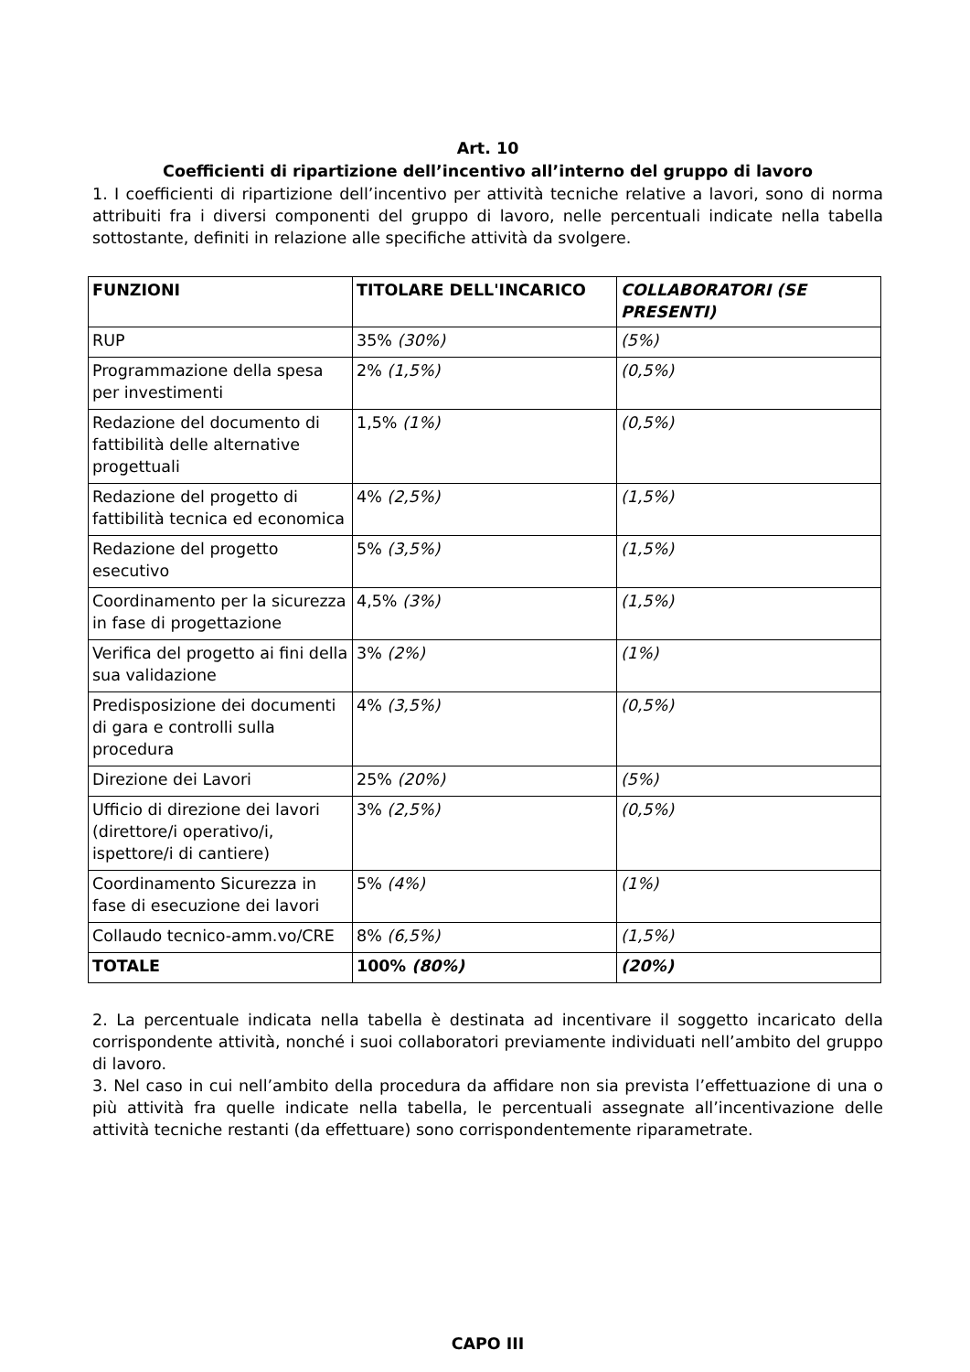Art. 10
Coefficienti di ripartizione dell’incentivo all’interno del gruppo di lavoro
1. I coefficienti di ripartizione dell’incentivo per attività tecniche relative a lavori, sono di norma attribuiti fra i diversi componenti del gruppo di lavoro, nelle percentuali indicate nella tabella sottostante, definiti in relazione alle specifiche attività da svolgere.
| FUNZIONI | TITOLARE DELL'INCARICO | COLLABORATORI (SE PRESENTI) |
| --- | --- | --- |
| RUP | 35% (30%) | (5%) |
| Programmazione della spesa per investimenti | 2% (1,5%) | (0,5%) |
| Redazione del documento di fattibilità delle alternative progettuali | 1,5% (1%) | (0,5%) |
| Redazione del progetto di fattibilità tecnica ed economica | 4% (2,5%) | (1,5%) |
| Redazione del progetto esecutivo | 5% (3,5%) | (1,5%) |
| Coordinamento per la sicurezza in fase di progettazione | 4,5% (3%) | (1,5%) |
| Verifica del progetto ai fini della sua validazione | 3% (2%) | (1%) |
| Predisposizione dei documenti di gara e controlli sulla procedura | 4% (3,5%) | (0,5%) |
| Direzione dei Lavori | 25% (20%) | (5%) |
| Ufficio di direzione dei lavori (direttore/i operativo/i, ispettore/i di cantiere) | 3% (2,5%) | (0,5%) |
| Coordinamento Sicurezza in fase di esecuzione dei lavori | 5% (4%) | (1%) |
| Collaudo tecnico-amm.vo/CRE | 8% (6,5%) | (1,5%) |
| TOTALE | 100% (80%) | (20%) |
2. La percentuale indicata nella tabella è destinata ad incentivare il soggetto incaricato della corrispondente attività, nonché i suoi collaboratori previamente individuati nell’ambito del gruppo di lavoro.
3. Nel caso in cui nell’ambito della procedura da affidare non sia prevista l’effettuazione di una o più attività fra quelle indicate nella tabella, le percentuali assegnate all’incentivazione delle attività tecniche restanti (da effettuare) sono corrispondentemente riparametrate.
CAPO III